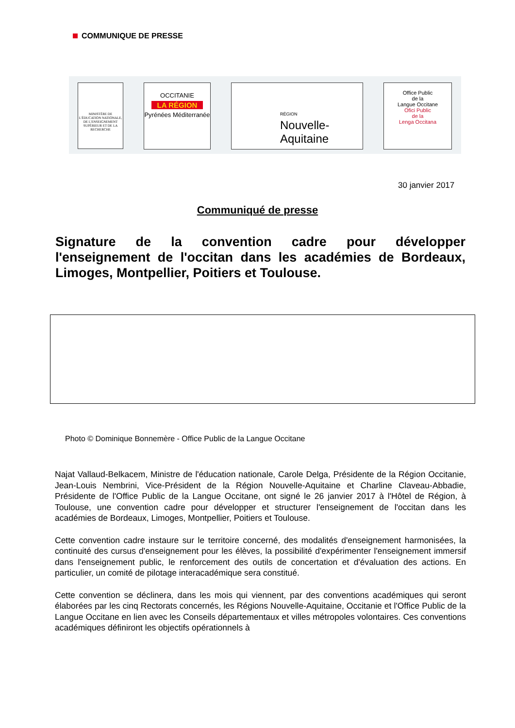COMMUNIQUE DE PRESSE
MINISTÈRE DE L'ÉDUCATION NATIONALE, DE L'ENSEIGNEMENT SUPÉRIEUR ET DE LA RECHERCHE
OCCITANIE
LA RÉGION
Pyrénées Méditerranée
RÉGION
Nouvelle-
Aquitaine
Office Public
de la
Langue Occitane
Ofici Public
de la
Lenga Occitana
30 janvier 2017
Communiqué de presse
Signature de la convention cadre pour développer l'enseignement de l'occitan dans les académies de Bordeaux, Limoges, Montpellier, Poitiers et Toulouse.
Photo © Dominique Bonnemère - Office Public de la Langue Occitane
Najat Vallaud-Belkacem, Ministre de l'éducation nationale, Carole Delga, Présidente de la Région Occitanie, Jean-Louis Nembrini, Vice-Président de la Région Nouvelle-Aquitaine et Charline Claveau-Abbadie, Présidente de l'Office Public de la Langue Occitane, ont signé le 26 janvier 2017 à l'Hôtel de Région, à Toulouse, une convention cadre pour développer et structurer l'enseignement de l'occitan dans les académies de Bordeaux, Limoges, Montpellier, Poitiers et Toulouse.
Cette convention cadre instaure sur le territoire concerné, des modalités d'enseignement harmonisées, la continuité des cursus d'enseignement pour les élèves, la possibilité d'expérimenter l'enseignement immersif dans l'enseignement public, le renforcement des outils de concertation et d'évaluation des actions. En particulier, un comité de pilotage interacadémique sera constitué.
Cette convention se déclinera, dans les mois qui viennent, par des conventions académiques qui seront élaborées par les cinq Rectorats concernés, les Régions Nouvelle-Aquitaine, Occitanie et l'Office Public de la Langue Occitane en lien avec les Conseils départementaux et villes métropoles volontaires. Ces conventions académiques définiront les objectifs opérationnels à